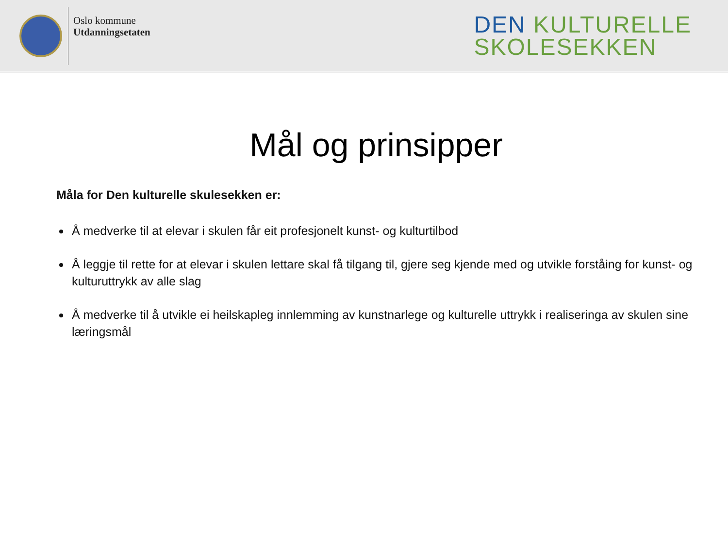Oslo kommune
Utdanningsetaten
DEN KULTURELLE
SKOLESEKKEN
Mål og prinsipper
Måla for Den kulturelle skulesekken er:
Å medverke til at elevar i skulen får eit profesjonelt kunst- og kulturtilbod
Å leggje til rette for at elevar i skulen lettare skal få tilgang til, gjere seg kjende med og utvikle forståing for kunst- og kulturuttrykk av alle slag
Å medverke til å utvikle ei heilskapleg innlemming av kunstnarlege og kulturelle uttrykk i realiseringa av skulen sine læringsmål